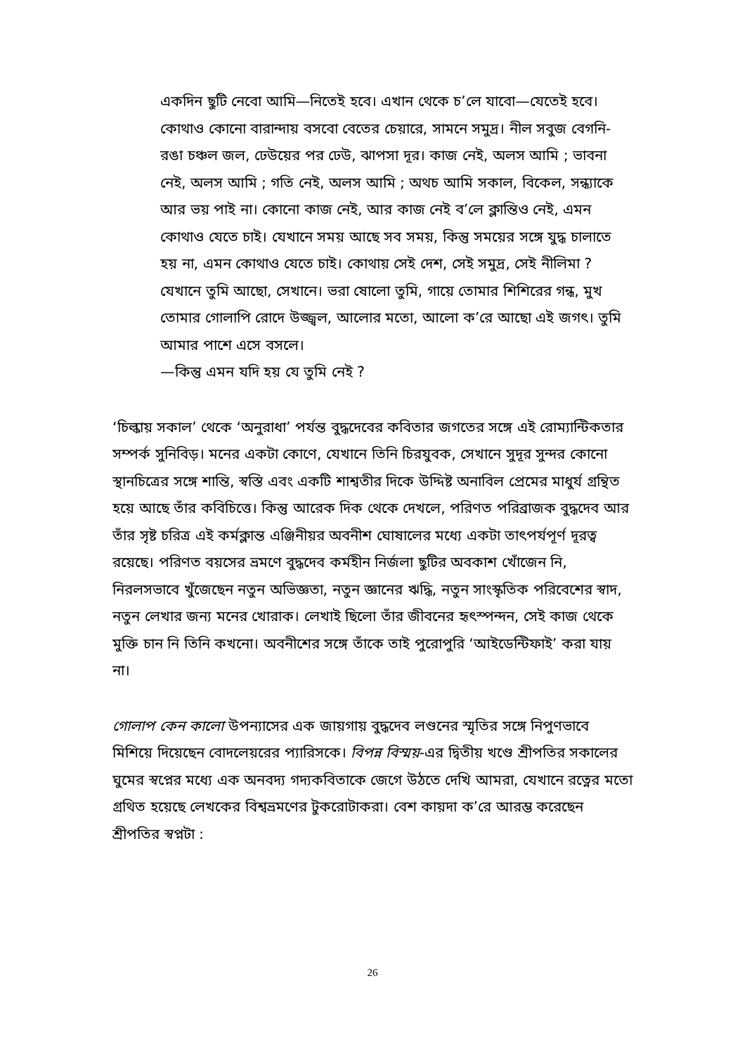একদিন ছুটি নেবো আমি—নিতেই হবে। এখান থেকে চ’লে যাবো—যেতেই হবে। কোথাও কোনো বারান্দায় বসবো বেতের চেয়ারে, সামনে সমুদ্র। নীল সবুজ বেগনি-রঙা চঞ্চল জল, ঢেউয়ের পর ঢেউ, ঝাপসা দূর। কাজ নেই, অলস আমি ; ভাবনা নেই, অলস আমি ; গতি নেই, অলস আমি ; অথচ আমি সকাল, বিকেল, সন্ধ্যাকে আর ভয় পাই না। কোনো কাজ নেই, আর কাজ নেই ব’লে ক্লান্তিও নেই, এমন কোথাও যেতে চাই। যেখানে সময় আছে সব সময়, কিন্তু সময়ের সঙ্গে যুদ্ধ চালাতে হয় না, এমন কোথাও যেতে চাই। কোথায় সেই দেশ, সেই সমুদ্র, সেই নীলিমা ? যেখানে তুমি আছো, সেখানে। ভরা ষোলো তুমি, গায়ে তোমার শিশিরের গন্ধ, মুখ তোমার গোলাপি রোদে উজ্জ্বল, আলোর মতো, আলো ক’রে আছো এই জগৎ। তুমি আমার পাশে এসে বসলে।
—কিন্তু এমন যদি হয় যে তুমি নেই ?
‘চিল্কায় সকাল’ থেকে ‘অনুরাধা’ পর্যন্ত বুদ্ধদেবের কবিতার জগতের সঙ্গে এই রোম্যান্টিকতার সম্পর্ক সুনিবিড়। মনের একটা কোণে, যেখানে তিনি চিরযুবক, সেখানে সুদূর সুন্দর কোনো স্থানচিত্রের সঙ্গে শান্তি, স্বস্তি এবং একটি শাশ্বতীর দিকে উদ্দিষ্ট অনাবিল প্রেমের মাধুর্য গ্রন্থিত হয়ে আছে তাঁর কবিচিত্তে। কিন্তু আরেক দিক থেকে দেখলে, পরিণত পরিব্রাজক বুদ্ধদেব আর তাঁর সৃষ্ট চরিত্র এই কর্মক্লান্ত এঞ্জিনীয়র অবনীশ ঘোষালের মধ্যে একটা তাৎপর্যপূর্ণ দূরত্ব রয়েছে। পরিণত বয়সের ভ্রমণে বুদ্ধদেব কর্মহীন নির্জলা ছুটির অবকাশ খোঁজেন নি, নিরলসভাবে খুঁজেছেন নতুন অভিজ্ঞতা, নতুন জ্ঞানের ঋদ্ধি, নতুন সাংস্কৃতিক পরিবেশের স্বাদ, নতুন লেখার জন্য মনের খোরাক। লেখাই ছিলো তাঁর জীবনের হৃৎস্পন্দন, সেই কাজ থেকে মুক্তি চান নি তিনি কখনো। অবনীশের সঙ্গে তাঁকে তাই পুরোপুরি ‘আইডেন্টিফাই’ করা যায় না।
গোলাপ কেন কালো উপন্যাসের এক জায়গায় বুদ্ধদেব লণ্ডনের স্মৃতির সঙ্গে নিপুণভাবে মিশিয়ে দিয়েছেন বোদলেয়রের প্যারিসকে। বিপন্ন বিস্ময়-এর দ্বিতীয় খণ্ডে শ্রীপতির সকালের ঘুমের স্বপ্নের মধ্যে এক অনবদ্য গদ্যকবিতাকে জেগে উঠতে দেখি আমরা, যেখানে রত্নের মতো গ্রথিত হয়েছে লেখকের বিশ্বভ্রমণের টুকরোটাকরা। বেশ কায়দা ক’রে আরম্ভ করেছেন শ্রীপতির স্বপ্নটা :
26